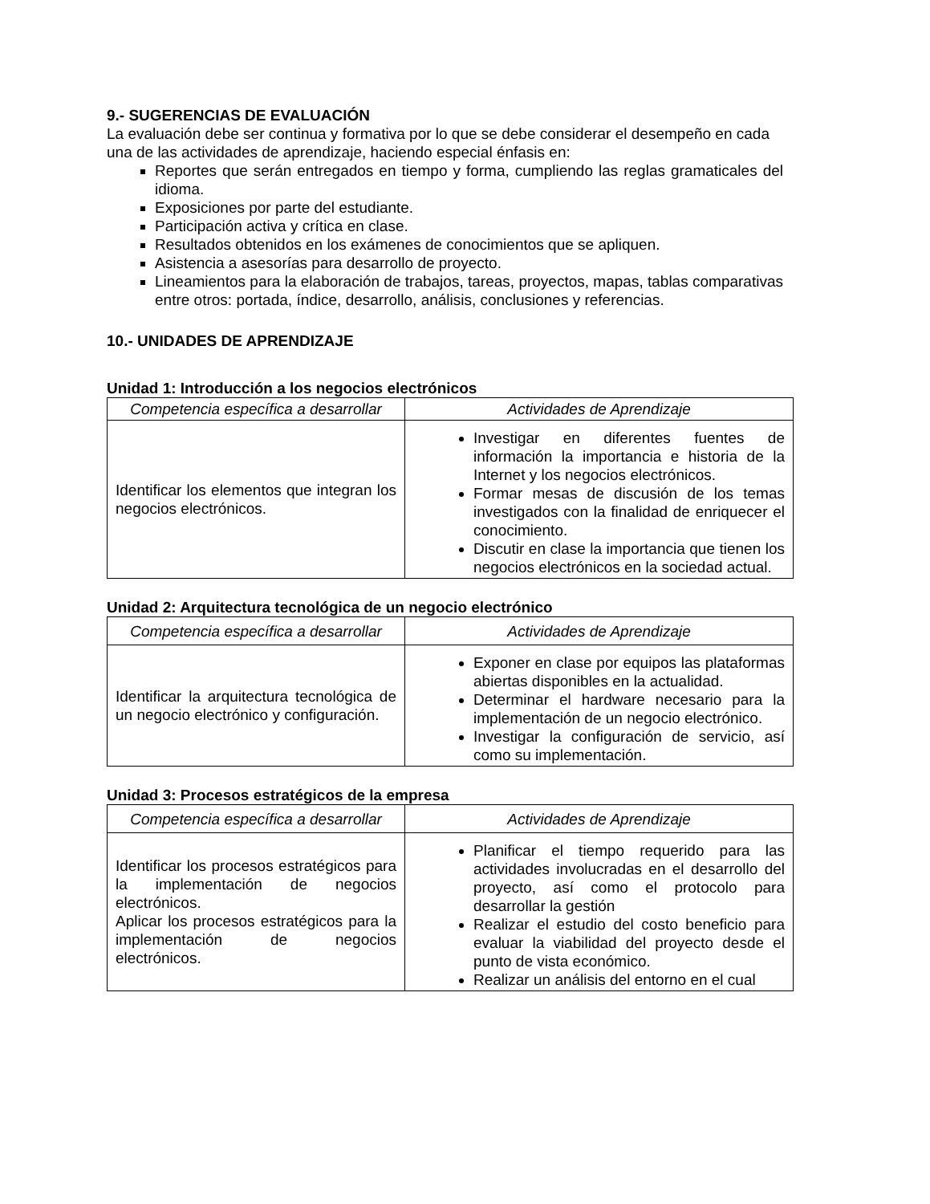9.- SUGERENCIAS DE EVALUACIÓN
La evaluación debe ser continua y formativa por lo que se debe considerar el desempeño en cada una de las actividades de aprendizaje, haciendo especial énfasis en:
Reportes que serán entregados en tiempo y forma, cumpliendo las reglas gramaticales del idioma.
Exposiciones por parte del estudiante.
Participación activa y crítica en clase.
Resultados obtenidos en los exámenes de conocimientos que se apliquen.
Asistencia a asesorías para desarrollo de proyecto.
Lineamientos para la elaboración de trabajos, tareas, proyectos, mapas, tablas comparativas entre otros: portada, índice, desarrollo, análisis, conclusiones y referencias.
10.- UNIDADES DE APRENDIZAJE
Unidad 1: Introducción a los negocios electrónicos
| Competencia específica a desarrollar | Actividades de Aprendizaje |
| --- | --- |
| Identificar los elementos que integran los negocios electrónicos. | Investigar en diferentes fuentes de información la importancia e historia de la Internet y los negocios electrónicos. Formar mesas de discusión de los temas investigados con la finalidad de enriquecer el conocimiento. Discutir en clase la importancia que tienen los negocios electrónicos en la sociedad actual. |
Unidad 2: Arquitectura tecnológica de un negocio electrónico
| Competencia específica a desarrollar | Actividades de Aprendizaje |
| --- | --- |
| Identificar la arquitectura tecnológica de un negocio electrónico y configuración. | Exponer en clase por equipos las plataformas abiertas disponibles en la actualidad. Determinar el hardware necesario para la implementación de un negocio electrónico. Investigar la configuración de servicio, así como su implementación. |
Unidad 3: Procesos estratégicos de la empresa
| Competencia específica a desarrollar | Actividades de Aprendizaje |
| --- | --- |
| Identificar los procesos estratégicos para la implementación de negocios electrónicos. Aplicar los procesos estratégicos para la implementación de negocios electrónicos. | Planificar el tiempo requerido para las actividades involucradas en el desarrollo del proyecto, así como el protocolo para desarrollar la gestión Realizar el estudio del costo beneficio para evaluar la viabilidad del proyecto desde el punto de vista económico. Realizar un análisis del entorno en el cual |